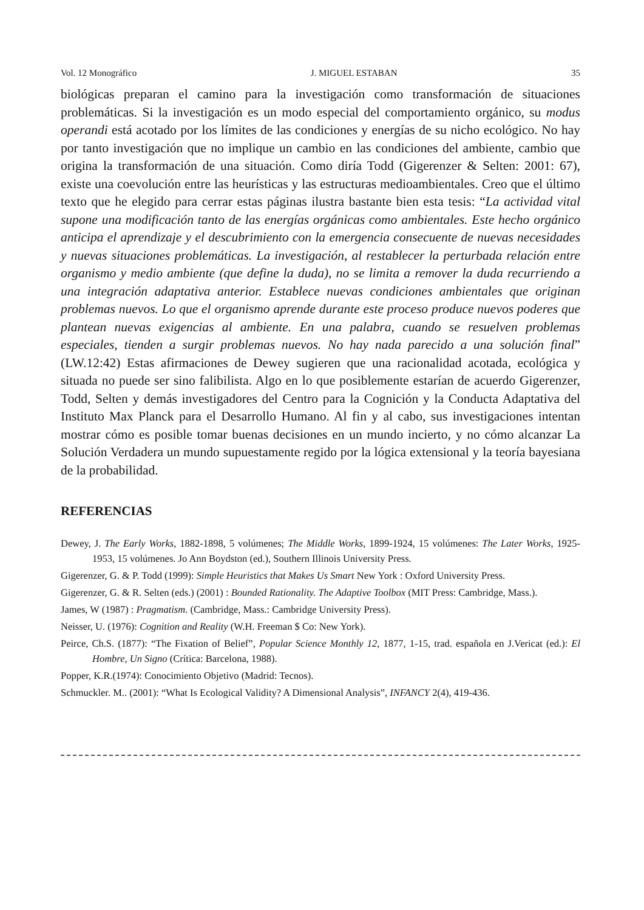Vol. 12 Monográfico J. MIGUEL ESTABAN 35
biológicas preparan el camino para la investigación como transformación de situaciones problemáticas. Si la investigación es un modo especial del comportamiento orgánico, su modus operandi está acotado por los límites de las condiciones y energías de su nicho ecológico. No hay por tanto investigación que no implique un cambio en las condiciones del ambiente, cambio que origina la transformación de una situación. Como diría Todd (Gigerenzer & Selten: 2001: 67), existe una coevolución entre las heurísticas y las estructuras medioambientales. Creo que el último texto que he elegido para cerrar estas páginas ilustra bastante bien esta tesis: “La actividad vital supone una modificación tanto de las energías orgánicas como ambientales. Este hecho orgánico anticipa el aprendizaje y el descubrimiento con la emergencia consecuente de nuevas necesidades y nuevas situaciones problemáticas. La investigación, al restablecer la perturbada relación entre organismo y medio ambiente (que define la duda), no se limita a remover la duda recurriendo a una integración adaptativa anterior. Establece nuevas condiciones ambientales que originan problemas nuevos. Lo que el organismo aprende durante este proceso produce nuevos poderes que plantean nuevas exigencias al ambiente. En una palabra, cuando se resuelven problemas especiales, tienden a surgir problemas nuevos. No hay nada parecido a una solución final” (LW.12:42) Estas afirmaciones de Dewey sugieren que una racionalidad acotada, ecológica y situada no puede ser sino falibilista. Algo en lo que posiblemente estarían de acuerdo Gigerenzer, Todd, Selten y demás investigadores del Centro para la Cognición y la Conducta Adaptativa del Instituto Max Planck para el Desarrollo Humano. Al fin y al cabo, sus investigaciones intentan mostrar cómo es posible tomar buenas decisiones en un mundo incierto, y no cómo alcanzar La Solución Verdadera un mundo supuestamente regido por la lógica extensional y la teoría bayesiana de la probabilidad.
REFERENCIAS
Dewey, J. The Early Works, 1882-1898, 5 volúmenes; The Middle Works, 1899-1924, 15 volúmenes: The Later Works, 1925-1953, 15 volúmenes. Jo Ann Boydston (ed.), Southern Illinois University Press.
Gigerenzer, G. & P. Todd (1999): Simple Heuristics that Makes Us Smart New York : Oxford University Press.
Gigerenzer, G. & R. Selten (eds.) (2001) : Bounded Rationality. The Adaptive Toolbox (MIT Press: Cambridge, Mass.).
James, W (1987) : Pragmatism. (Cambridge, Mass.: Cambridge University Press).
Neisser, U. (1976): Cognition and Reality (W.H. Freeman $ Co: New York).
Peirce, Ch.S. (1877): “The Fixation of Belief”, Popular Science Monthly 12, 1877, 1-15, trad. española en J.Vericat (ed.): El Hombre, Un Signo (Crítica: Barcelona, 1988).
Popper, K.R.(1974): Conocimiento Objetivo (Madrid: Tecnos).
Schmuckler. M.. (2001): “What Is Ecological Validity? A Dimensional Analysis”, INFANCY 2(4), 419-436.